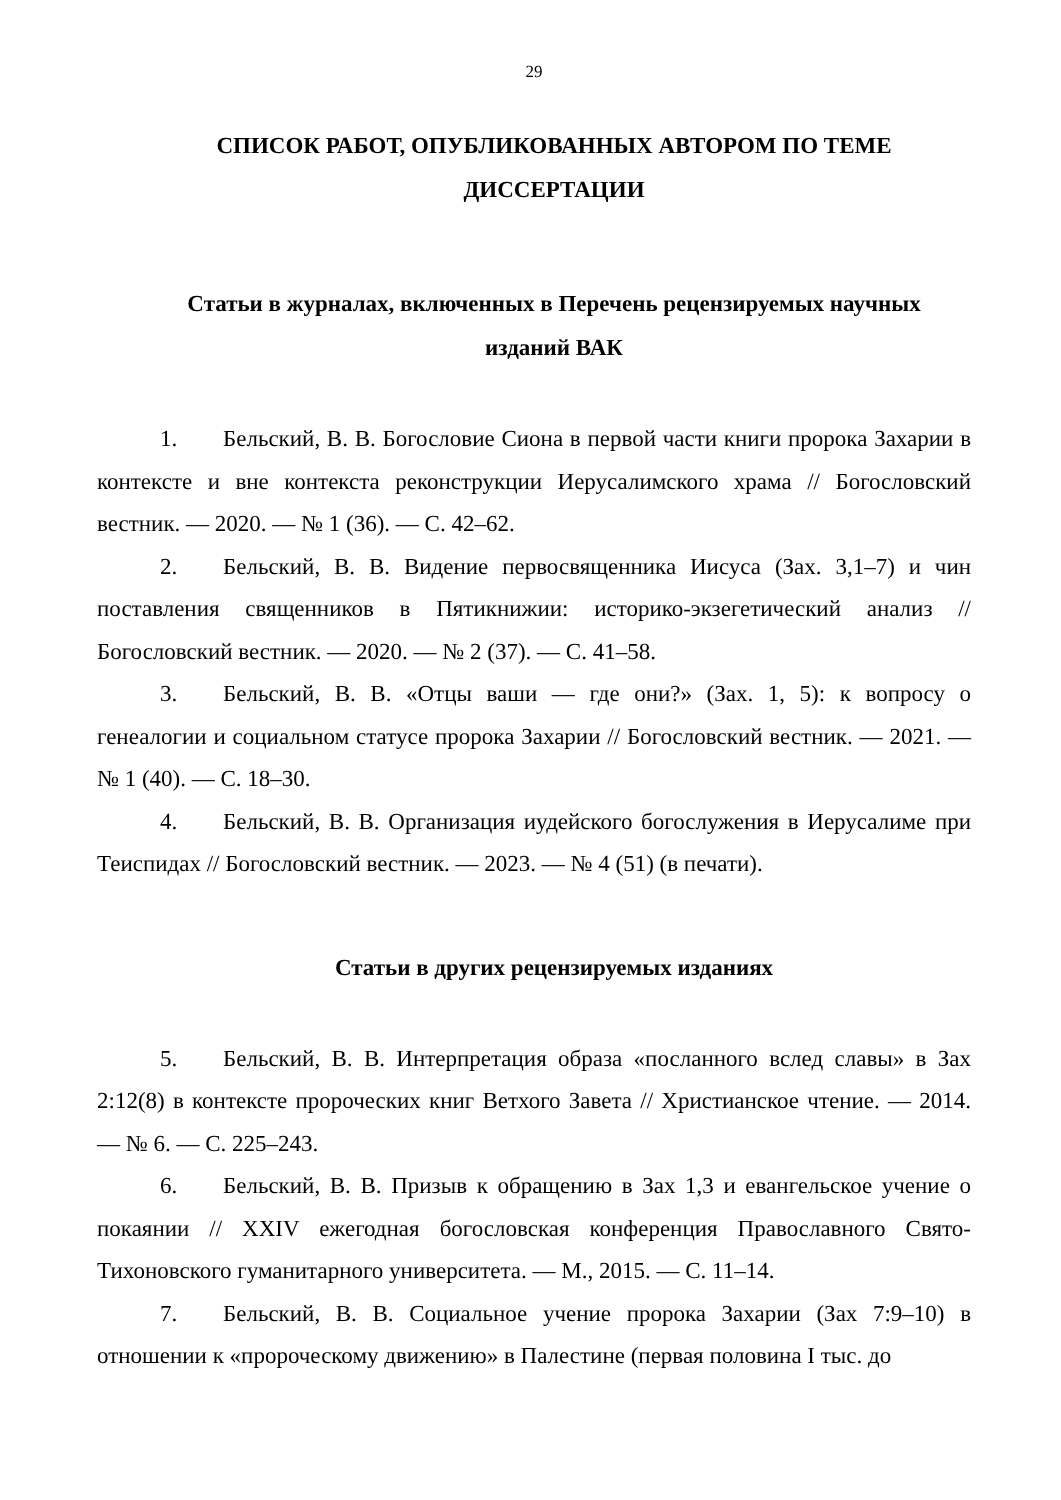29
СПИСОК РАБОТ, ОПУБЛИКОВАННЫХ АВТОРОМ ПО ТЕМЕ
ДИССЕРТАЦИИ
Статьи в журналах, включенных в Перечень рецензируемых научных
изданий ВАК
1. Бельский, В. В. Богословие Сиона в первой части книги пророка Захарии в контексте и вне контекста реконструкции Иерусалимского храма // Богословский вестник. — 2020. — № 1 (36). — С. 42–62.
2. Бельский, В. В. Видение первосвященника Иисуса (Зах. 3,1–7) и чин поставления священников в Пятикнижии: историко-экзегетический анализ // Богословский вестник. — 2020. — № 2 (37). — С. 41–58.
3. Бельский, В. В. «Отцы ваши — где они?» (Зах. 1, 5): к вопросу о генеалогии и социальном статусе пророка Захарии // Богословский вестник. — 2021. — № 1 (40). — С. 18–30.
4. Бельский, В. В. Организация иудейского богослужения в Иерусалиме при Теиспидах // Богословский вестник. — 2023. — № 4 (51) (в печати).
Статьи в других рецензируемых изданиях
5. Бельский, В. В. Интерпретация образа «посланного вслед славы» в Зах 2:12(8) в контексте пророческих книг Ветхого Завета // Христианское чтение. — 2014. — № 6. — С. 225–243.
6. Бельский, В. В. Призыв к обращению в Зах 1,3 и евангельское учение о покаянии // XXIV ежегодная богословская конференция Православного Свято-Тихоновского гуманитарного университета. — М., 2015. — С. 11–14.
7. Бельский, В. В. Социальное учение пророка Захарии (Зах 7:9–10) в отношении к «пророческому движению» в Палестине (первая половина I тыс. до